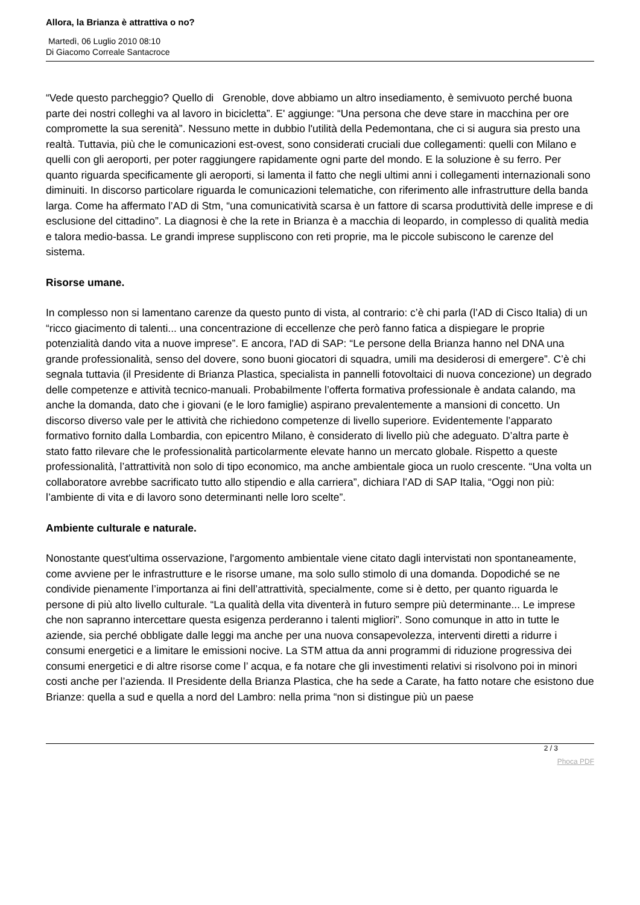Allora, la Brianza è attrattiva o no?
Martedì, 06 Luglio 2010 08:10
Di Giacomo Correale Santacroce
“Vede questo parcheggio? Quello di Grenoble, dove abbiamo un altro insediamento, è semivuoto perché buona parte dei nostri colleghi va al lavoro in bicicletta”. E' aggiunge: “Una persona che deve stare in macchina per ore compromette la sua serenità”. Nessuno mette in dubbio l'utilità della Pedemontana, che ci si augura sia presto una realtà. Tuttavia, più che le comunicazioni est-ovest, sono considerati cruciali due collegamenti: quelli con Milano e quelli con gli aeroporti, per poter raggiungere rapidamente ogni parte del mondo. E la soluzione è su ferro. Per quanto riguarda specificamente gli aeroporti, si lamenta il fatto che negli ultimi anni i collegamenti internazionali sono diminuiti. In discorso particolare riguarda le comunicazioni telematiche, con riferimento alle infrastrutture della banda larga. Come ha affermato l’AD di Stm, “una comunicatività scarsa è un fattore di scarsa produttività delle imprese e di esclusione del cittadino”. La diagnosi è che la rete in Brianza è a macchia di leopardo, in complesso di qualità media e talora medio-bassa. Le grandi imprese suppliscono con reti proprie, ma le piccole subiscono le carenze del sistema.
Risorse umane.
In complesso non si lamentano carenze da questo punto di vista, al contrario: c’è chi parla (l’AD di Cisco Italia) di un “ricco giacimento di talenti... una concentrazione di eccellenze che però fanno fatica a dispiegare le proprie potenzialità dando vita a nuove imprese”. E ancora, l'AD di SAP: “Le persone della Brianza hanno nel DNA una grande professionalità, senso del dovere, sono buoni giocatori di squadra, umili ma desiderosi di emergere”. C’è chi segnala tuttavia (il Presidente di Brianza Plastica, specialista in pannelli fotovoltaici di nuova concezione) un degrado delle competenze e attività tecnico-manuali. Probabilmente l’offerta formativa professionale è andata calando, ma anche la domanda, dato che i giovani (e le loro famiglie) aspirano prevalentemente a mansioni di concetto. Un discorso diverso vale per le attività che richiedono competenze di livello superiore. Evidentemente l’apparato formativo fornito dalla Lombardia, con epicentro Milano, è considerato di livello più che adeguato. D’altra parte è stato fatto rilevare che le professionalità particolarmente elevate hanno un mercato globale. Rispetto a queste professionalità, l’attrattività non solo di tipo economico, ma anche ambientale gioca un ruolo crescente. “Una volta un collaboratore avrebbe sacrificato tutto allo stipendio e alla carriera”, dichiara l’AD di SAP Italia, “Oggi non più: l’ambiente di vita e di lavoro sono determinanti nelle loro scelte”.
Ambiente culturale e naturale.
Nonostante quest'ultima osservazione, l'argomento ambientale viene citato dagli intervistati non spontaneamente, come avviene per le infrastrutture e le risorse umane, ma solo sullo stimolo di una domanda. Dopodiché se ne condivide pienamente l’importanza ai fini dell’attrattività, specialmente, come si è detto, per quanto riguarda le persone di più alto livello culturale. “La qualità della vita diventerà in futuro sempre più determinante... Le imprese che non sapranno intercettare questa esigenza perderanno i talenti migliori”. Sono comunque in atto in tutte le aziende, sia perché obbligate dalle leggi ma anche per una nuova consapevolezza, interventi diretti a ridurre i consumi energetici e a limitare le emissioni nocive. La STM attua da anni programmi di riduzione progressiva dei consumi energetici e di altre risorse come l’ acqua, e fa notare che gli investimenti relativi si risolvono poi in minori costi anche per l’azienda. Il Presidente della Brianza Plastica, che ha sede a Carate, ha fatto notare che esistono due Brianze: quella a sud e quella a nord del Lambro: nella prima “non si distingue più un paese
2 / 3
Phoca PDF